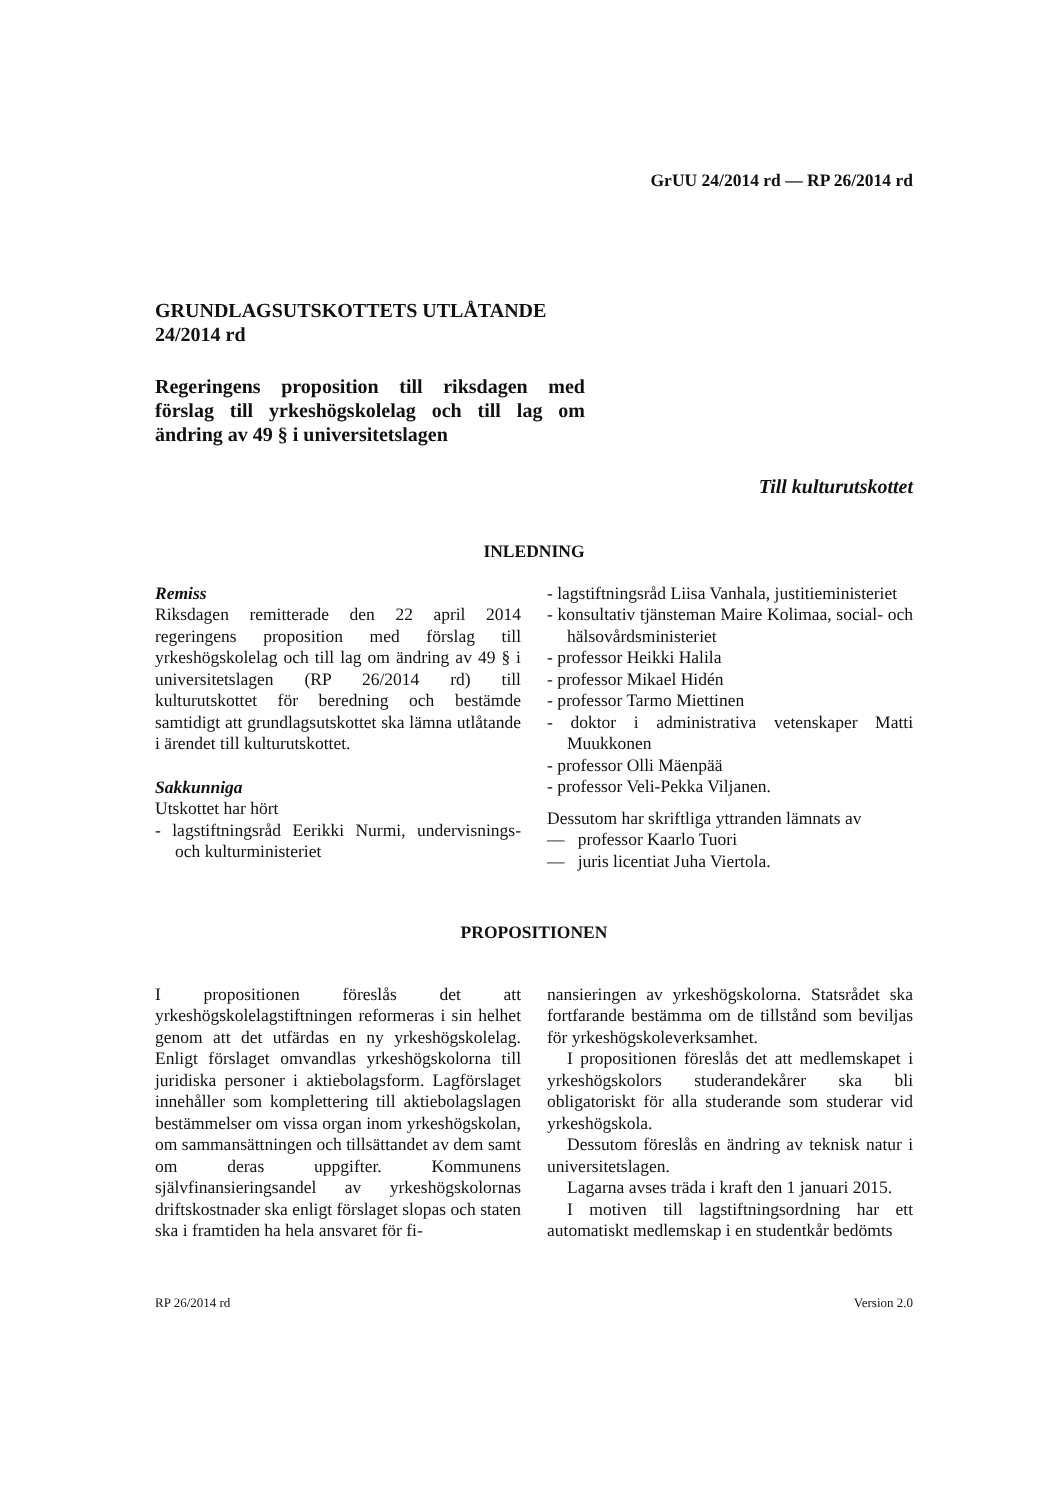GrUU 24/2014 rd — RP 26/2014 rd
GRUNDLAGSUTSKOTTETS UTLÅTANDE 24/2014 rd
Regeringens proposition till riksdagen med förslag till yrkeshögskolelag och till lag om ändring av 49 § i universitetslagen
Till kulturutskottet
INLEDNING
Remiss
Riksdagen remitterade den 22 april 2014 regeringens proposition med förslag till yrkeshögskolelag och till lag om ändring av 49 § i universitetslagen (RP 26/2014 rd) till kulturutskottet för beredning och bestämde samtidigt att grundlagsutskottet ska lämna utlåtande i ärendet till kulturutskottet.
Sakkunniga
Utskottet har hört
- lagstiftningsråd Eerikki Nurmi, undervisnings- och kulturministeriet
- lagstiftningsråd Liisa Vanhala, justitieministeriet
- konsultativ tjänsteman Maire Kolimaa, social- och hälsovårdsministeriet
- professor Heikki Halila
- professor Mikael Hidén
- professor Tarmo Miettinen
- doktor i administrativa vetenskaper Matti Muukkonen
- professor Olli Mäenpää
- professor Veli-Pekka Viljanen.
Dessutom har skriftliga yttranden lämnats av
— professor Kaarlo Tuori
— juris licentiat Juha Viertola.
PROPOSITIONEN
I propositionen föreslås det att yrkeshögskolelagstiftningen reformeras i sin helhet genom att det utfärdas en ny yrkeshögskolelag. Enligt förslaget omvandlas yrkeshögskolorna till juridiska personer i aktiebolagsform. Lagförslaget innehåller som komplettering till aktiebolagslagen bestämmelser om vissa organ inom yrkeshögskolan, om sammansättningen och tillsättandet av dem samt om deras uppgifter. Kommunens självfinansieringsandel av yrkeshögskolornas driftskostnader ska enligt förslaget slopas och staten ska i framtiden ha hela ansvaret för fi-
nansieringen av yrkeshögskolorna. Statsrådet ska fortfarande bestämma om de tillstånd som beviljas för yrkeshögskoleverksamhet.
I propositionen föreslås det att medlemskapet i yrkeshögskolors studerandekårer ska bli obligatoriskt för alla studerande som studerar vid yrkeshögskola.
Dessutom föreslås en ändring av teknisk natur i universitetslagen.
Lagarna avses träda i kraft den 1 januari 2015.
I motiven till lagstiftningsordning har ett automatiskt medlemskap i en studentkår bedömts
RP 26/2014 rd Version 2.0